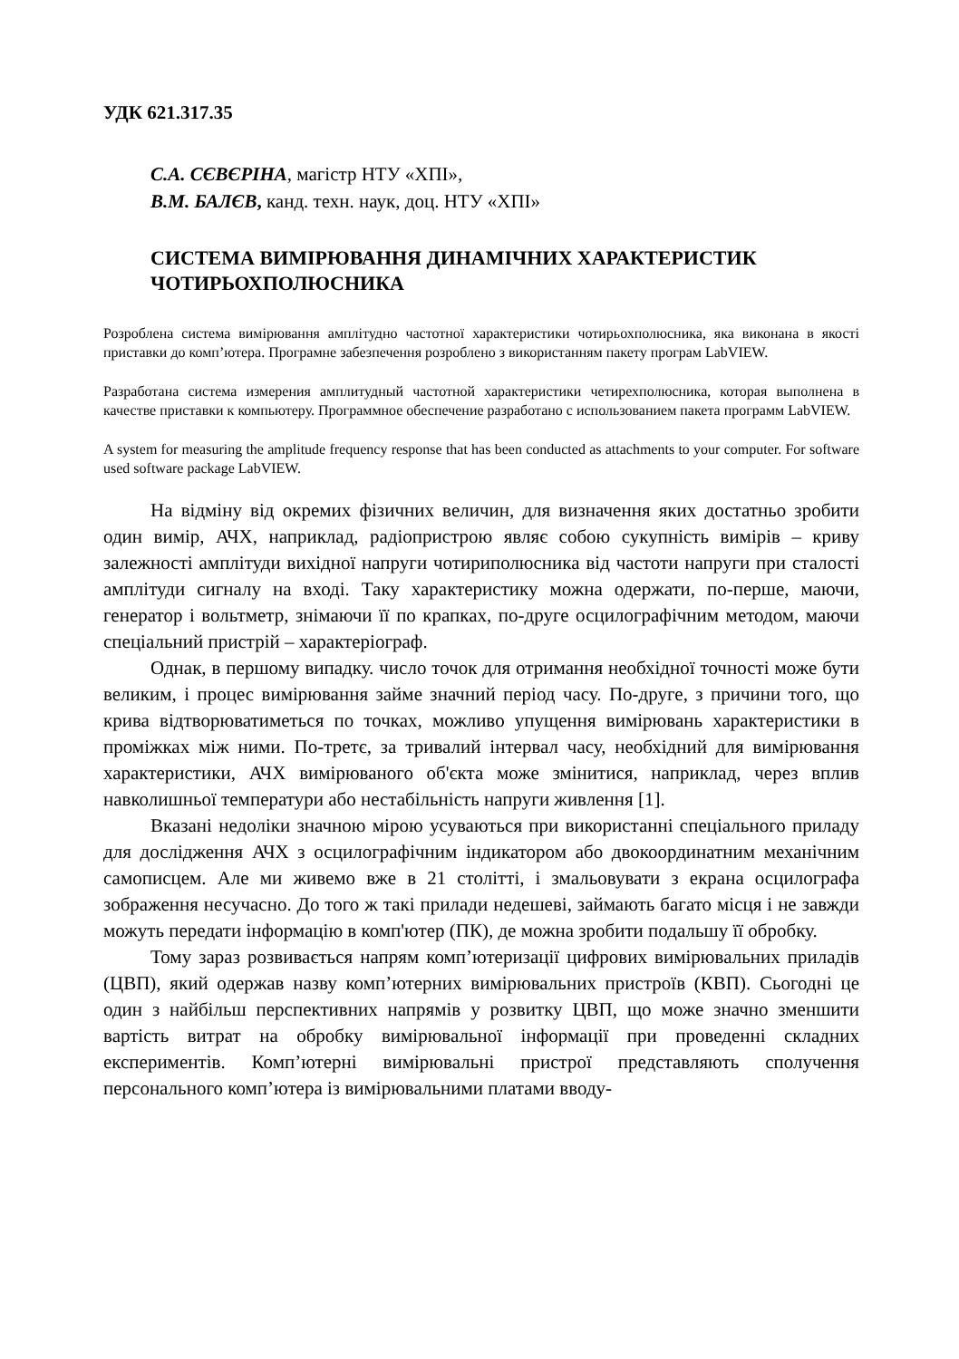УДК 621.317.35
С.А. СЄВЄРІНА, магістр НТУ «ХПІ»,
В.М. БАЛЄВ, канд. техн. наук, доц. НТУ «ХПІ»
СИСТЕМА ВИМІРЮВАННЯ ДИНАМІЧНИХ ХАРАКТЕРИСТИК ЧОТИРЬОХПОЛЮСНИКА
Розроблена система вимірювання амплітудно частотної характеристики чотирьохполюсника, яка виконана в якості приставки до комп’ютера. Програмне забезпечення розроблено з використанням пакету програм LabVIEW.
Разработана система измерения амплитудный частотной характеристики четирехполюсника, которая выполнена в качестве приставки к компьютеру. Программное обеспечение разработано с использованием пакета программ LabVIEW.
A system for measuring the amplitude frequency response that has been conducted as attachments to your computer. For software used software package LabVIEW.
На відміну від окремих фізичних величин, для визначення яких достатньо зробити один вимір, АЧХ, наприклад, радіопристрою являє собою сукупність вимірів – криву залежності амплітуди вихідної напруги чотириполюсника від частоти напруги при сталості амплітуди сигналу на вході. Таку характеристику можна одержати, по-перше, маючи, генератор і вольтметр, знімаючи її по крапках, по-друге осцилографічним методом, маючи спеціальний пристрій – характеріограф.
Однак, в першому випадку. число точок для отримання необхідної точності може бути великим, і процес вимірювання займе значний період часу. По-друге, з причини того, що крива відтворюватиметься по точках, можливо упущення вимірювань характеристики в проміжках між ними. По-третє, за тривалий інтервал часу, необхідний для вимірювання характеристики, АЧХ вимірюваного об'єкта може змінитися, наприклад, через вплив навколишньої температури або нестабільність напруги живлення [1].
Вказані недоліки значною мірою усуваються при використанні спеціального приладу для дослідження АЧХ з осцилографічним індикатором або двокоординатним механічним самописцем. Але ми живемо вже в 21 столітті, і змальовувати з екрана осцилографа зображення несучасно. До того ж такі прилади недешеві, займають багато місця і не завжди можуть передати інформацію в комп'ютер (ПК), де можна зробити подальшу її обробку.
Тому зараз розвивається напрям комп’ютеризації цифрових вимірювальних приладів (ЦВП), який одержав назву комп’ютерних вимірювальних пристроїв (КВП). Сьогодні це один з найбільш перспективних напрямів у розвитку ЦВП, що може значно зменшити вартість витрат на обробку вимірювальної інформації при проведенні складних експериментів. Комп’ютерні вимірювальні пристрої представляють сполучення персонального комп’ютера із вимірювальними платами вводу-